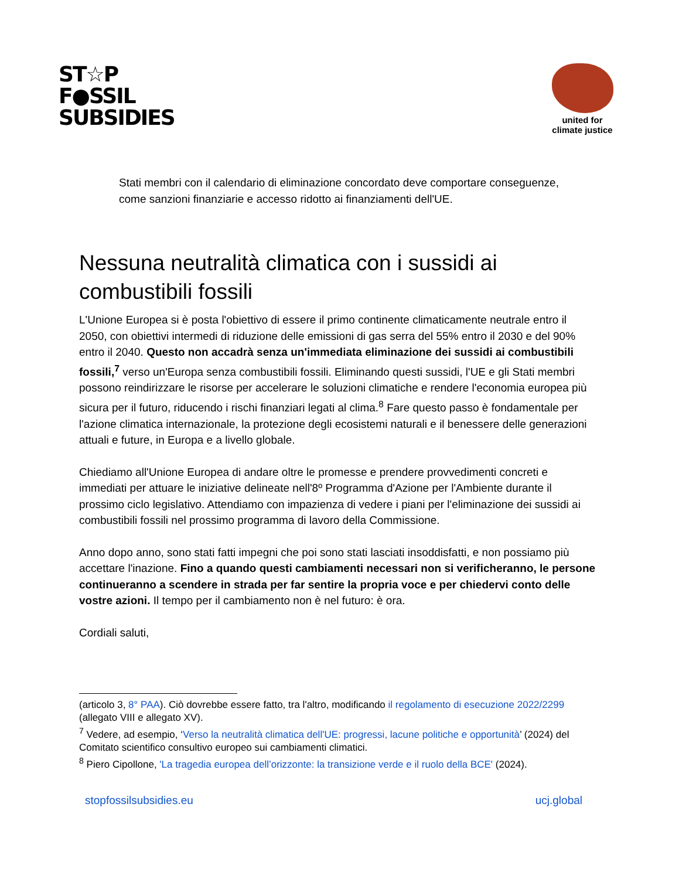ST☆P
F●SSIL
SUBSIDIES
united for
climate justice
Stati membri con il calendario di eliminazione concordato deve comportare conseguenze, come sanzioni finanziarie e accesso ridotto ai finanziamenti dell'UE.
Nessuna neutralità climatica con i sussidi ai combustibili fossili
L'Unione Europea si è posta l'obiettivo di essere il primo continente climaticamente neutrale entro il 2050, con obiettivi intermedi di riduzione delle emissioni di gas serra del 55% entro il 2030 e del 90% entro il 2040. Questo non accadrà senza un'immediata eliminazione dei sussidi ai combustibili fossili,<sup>7</sup> verso un'Europa senza combustibili fossili. Eliminando questi sussidi, l'UE e gli Stati membri possono reindirizzare le risorse per accelerare le soluzioni climatiche e rendere l'economia europea più sicura per il futuro, riducendo i rischi finanziari legati al clima.<sup>8</sup> Fare questo passo è fondamentale per l'azione climatica internazionale, la protezione degli ecosistemi naturali e il benessere delle generazioni attuali e future, in Europa e a livello globale.
Chiediamo all'Unione Europea di andare oltre le promesse e prendere provvedimenti concreti e immediati per attuare le iniziative delineate nell'8º Programma d'Azione per l'Ambiente durante il prossimo ciclo legislativo. Attendiamo con impazienza di vedere i piani per l'eliminazione dei sussidi ai combustibili fossili nel prossimo programma di lavoro della Commissione.
Anno dopo anno, sono stati fatti impegni che poi sono stati lasciati insoddisfatti, e non possiamo più accettare l'inazione. Fino a quando questi cambiamenti necessari non si verificheranno, le persone continueranno a scendere in strada per far sentire la propria voce e per chiedervi conto delle vostre azioni. Il tempo per il cambiamento non è nel futuro: è ora.
Cordiali saluti,
(articolo 3, 8° PAA). Ciò dovrebbe essere fatto, tra l'altro, modificando il regolamento di esecuzione 2022/2299 (allegato VIII e allegato XV).
<sup>7</sup> Vedere, ad esempio, ‘Verso la neutralità climatica dell'UE: progressi, lacune politiche e opportunità’ (2024) del Comitato scientifico consultivo europeo sui cambiamenti climatici.
<sup>8</sup> Piero Cipollone, 'La tragedia europea dell’orizzonte: la transizione verde e il ruolo della BCE' (2024).
stopfossilsubsidies.eu ucj.global